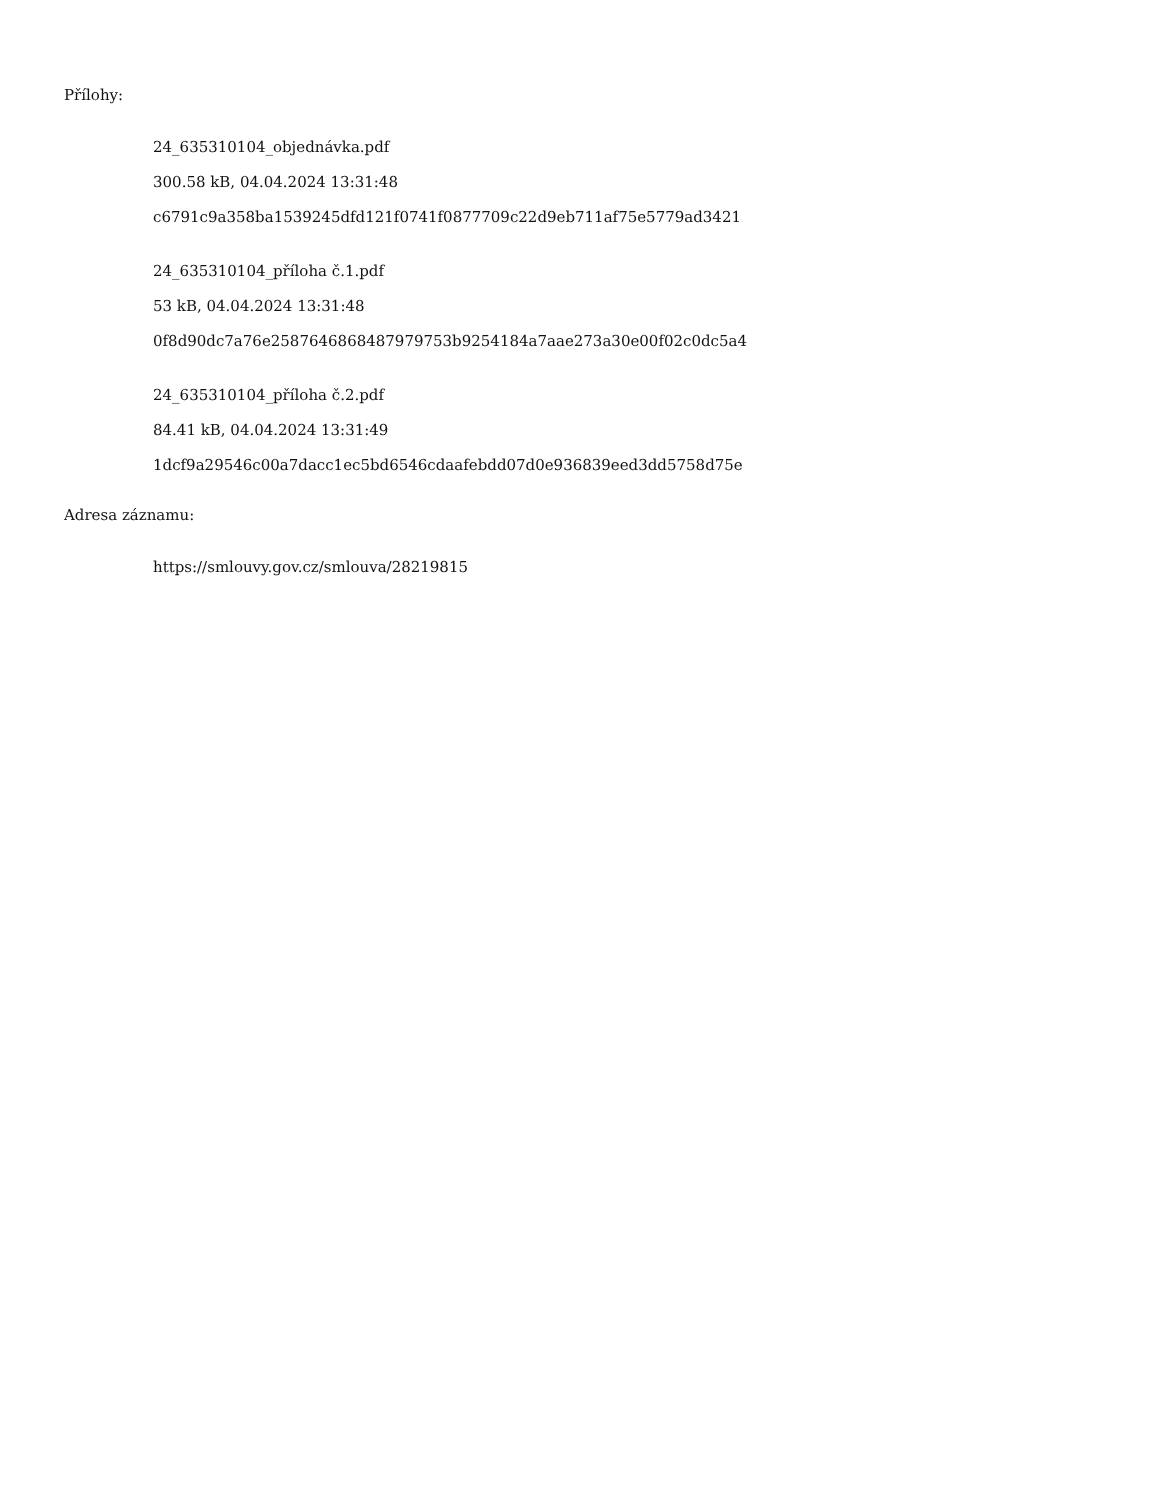Přílohy:
24_635310104_objednávka.pdf
300.58 kB, 04.04.2024 13:31:48
c6791c9a358ba1539245dfd121f0741f0877709c22d9eb711af75e5779ad3421
24_635310104_příloha č.1.pdf
53 kB, 04.04.2024 13:31:48
0f8d90dc7a76e2587646868487979753b9254184a7aae273a30e00f02c0dc5a4
24_635310104_příloha č.2.pdf
84.41 kB, 04.04.2024 13:31:49
1dcf9a29546c00a7dacc1ec5bd6546cdaafebdd07d0e936839eed3dd5758d75e
Adresa záznamu:
https://smlouvy.gov.cz/smlouva/28219815